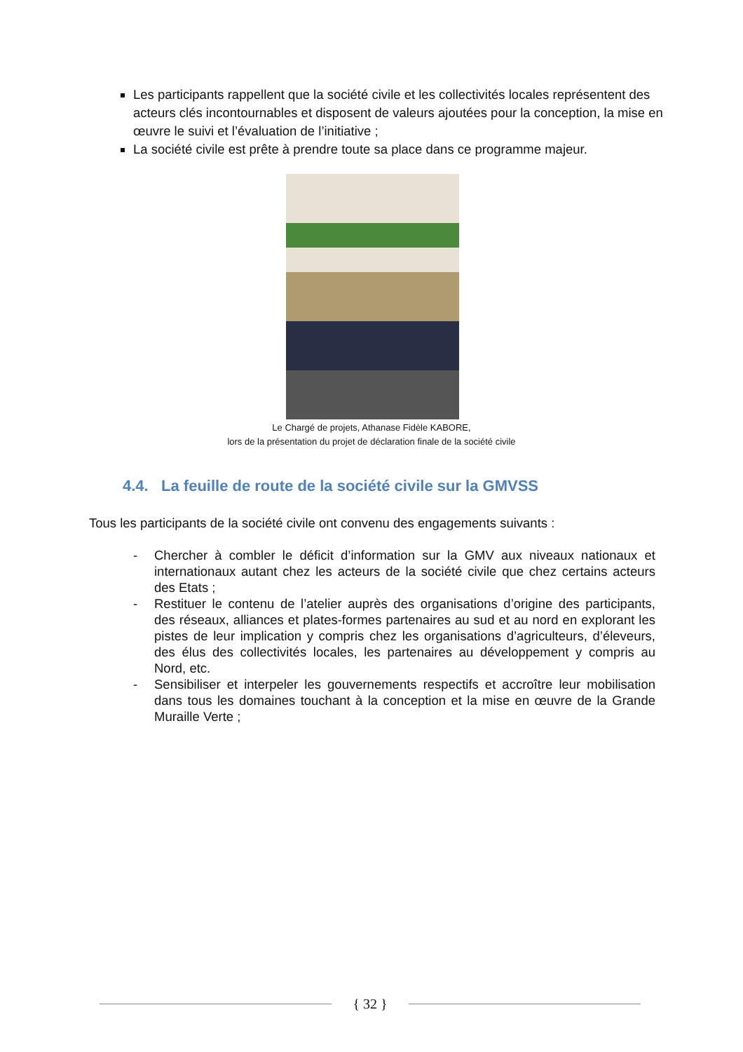Les participants rappellent que la société civile et les collectivités locales représentent des acteurs clés incontournables et disposent de valeurs ajoutées pour la conception, la mise en œuvre le suivi et l’évaluation de l’initiative ;
La société civile est prête à prendre toute sa place dans ce programme majeur.
Le Chargé de projets, Athanase Fidèle KABORE,
lors de la présentation du projet de déclaration finale de la société civile
4.4. La feuille de route de la société civile sur la GMVSS
Tous les participants de la société civile ont convenu des engagements suivants :
- Chercher à combler le déficit d’information sur la GMV aux niveaux nationaux et internationaux autant chez les acteurs de la société civile que chez certains acteurs des Etats ;
- Restituer le contenu de l’atelier auprès des organisations d’origine des participants, des réseaux, alliances et plates-formes partenaires au sud et au nord en explorant les pistes de leur implication y compris chez les organisations d’agriculteurs, d’éleveurs, des élus des collectivités locales, les partenaires au développement y compris au Nord, etc.
- Sensibiliser et interpeler les gouvernements respectifs et accroître leur mobilisation dans tous les domaines touchant à la conception et la mise en œuvre de la Grande Muraille Verte ;
{ 32 }